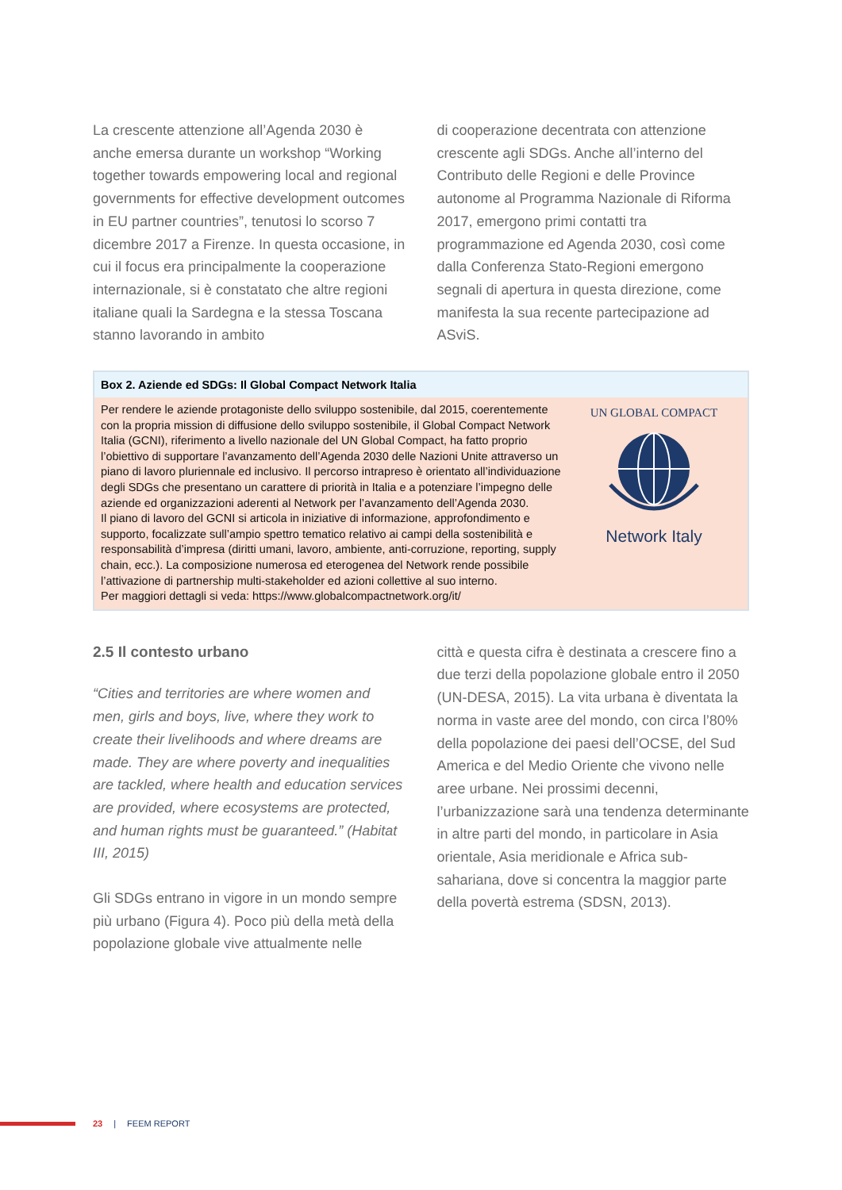La crescente attenzione all’Agenda 2030 è anche emersa durante un workshop “Working together towards empowering local and regional governments for effective development outcomes in EU partner countries”, tenutosi lo scorso 7 dicembre 2017 a Firenze. In questa occasione, in cui il focus era principalmente la cooperazione internazionale, si è constatato che altre regioni italiane quali la Sardegna e la stessa Toscana stanno lavorando in ambito
di cooperazione decentrata con attenzione crescente agli SDGs. Anche all’interno del Contributo delle Regioni e delle Province autonome al Programma Nazionale di Riforma 2017, emergono primi contatti tra programmazione ed Agenda 2030, così come dalla Conferenza Stato-Regioni emergono segnali di apertura in questa direzione, come manifesta la sua recente partecipazione ad ASviS.
Box 2. Aziende ed SDGs: Il Global Compact Network Italia
Per rendere le aziende protagoniste dello sviluppo sostenibile, dal 2015, coerentemente con la propria mission di diffusione dello sviluppo sostenibile, il Global Compact Network Italia (GCNI), riferimento a livello nazionale del UN Global Compact, ha fatto proprio l’obiettivo di supportare l’avanzamento dell’Agenda 2030 delle Nazioni Unite attraverso un piano di lavoro pluriennale ed inclusivo. Il percorso intrapreso è orientato all’individuazione degli SDGs che presentano un carattere di priorità in Italia e a potenziare l’impegno delle aziende ed organizzazioni aderenti al Network per l’avanzamento dell’Agenda 2030.
Il piano di lavoro del GCNI si articola in iniziative di informazione, approfondimento e supporto, focalizzate sull’ampio spettro tematico relativo ai campi della sostenibilità e responsabilità d’impresa (diritti umani, lavoro, ambiente, anti-corruzione, reporting, supply chain, ecc.). La composizione numerosa ed eterogenea del Network rende possibile l’attivazione di partnership multi-stakeholder ed azioni collettive al suo interno.
Per maggiori dettagli si veda: https://www.globalcompactnetwork.org/it/
UN GLOBAL COMPACT
Network Italy
2.5 Il contesto urbano
“Cities and territories are where women and men, girls and boys, live, where they work to create their livelihoods and where dreams are made. They are where poverty and inequalities are tackled, where health and education services are provided, where ecosystems are protected, and human rights must be guaranteed.” (Habitat III, 2015)
Gli SDGs entrano in vigore in un mondo sempre più urbano (Figura 4). Poco più della metà della popolazione globale vive attualmente nelle
città e questa cifra è destinata a crescere fino a due terzi della popolazione globale entro il 2050 (UN-DESA, 2015). La vita urbana è diventata la norma in vaste aree del mondo, con circa l’80% della popolazione dei paesi dell’OCSE, del Sud America e del Medio Oriente che vivono nelle aree urbane. Nei prossimi decenni, l’urbanizzazione sarà una tendenza determinante in altre parti del mondo, in particolare in Asia orientale, Asia meridionale e Africa sub-sahariana, dove si concentra la maggior parte della povertà estrema (SDSN, 2013).
23 | FEEM REPORT